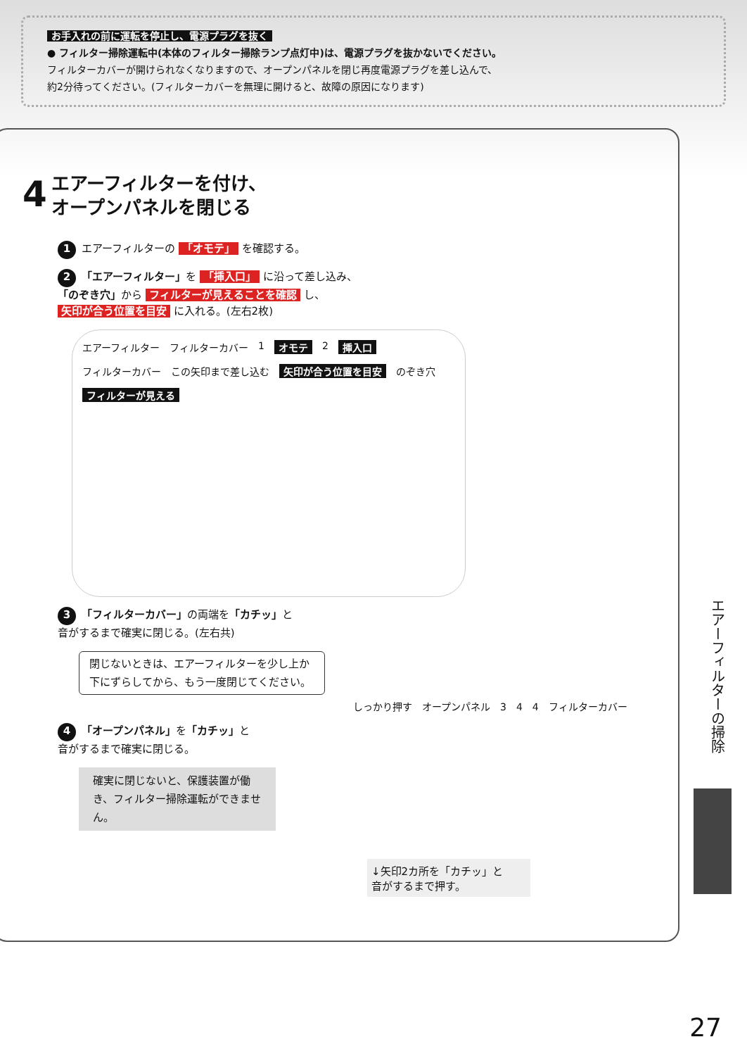お手入れの前に運転を停止し、電源プラグを抜く
● フィルター掃除運転中(本体のフィルター掃除ランプ点灯中)は、電源プラグを抜かないでください。
フィルターカバーが開けられなくなりますので、オープンパネルを閉じ再度電源プラグを差し込んで、
約2分待ってください。(フィルターカバーを無理に開けると、故障の原因になります)
4 エアーフィルターを付け、
オープンパネルを閉じる
1 エアーフィルターの 「オモテ」 を確認する。
2 「エアーフィルター」を 「挿入口」 に沿って差し込み、
「のぞき穴」から フィルターが見えることを確認 し、
矢印が合う位置を目安 に入れる。(左右2枚)
エアーフィルター フィルターカバー 1 オモテ 2 挿入口 フィルターカバー この矢印まで差し込む 矢印が合う位置を目安 のぞき穴 フィルターが見える
3 「フィルターカバー」の両端を「カチッ」と
音がするまで確実に閉じる。(左右共)
閉じないときは、エアーフィルターを少し上か下にずらしてから、もう一度閉じてください。
しっかり押す　オープンパネル　3　4　4　フィルターカバー
4 「オープンパネル」を「カチッ」と
音がするまで確実に閉じる。
確実に閉じないと、保護装置が働き、フィルター掃除運転ができません。
↓矢印2カ所を「カチッ」と
音がするまで押す。
エアーフィルターの掃除
27